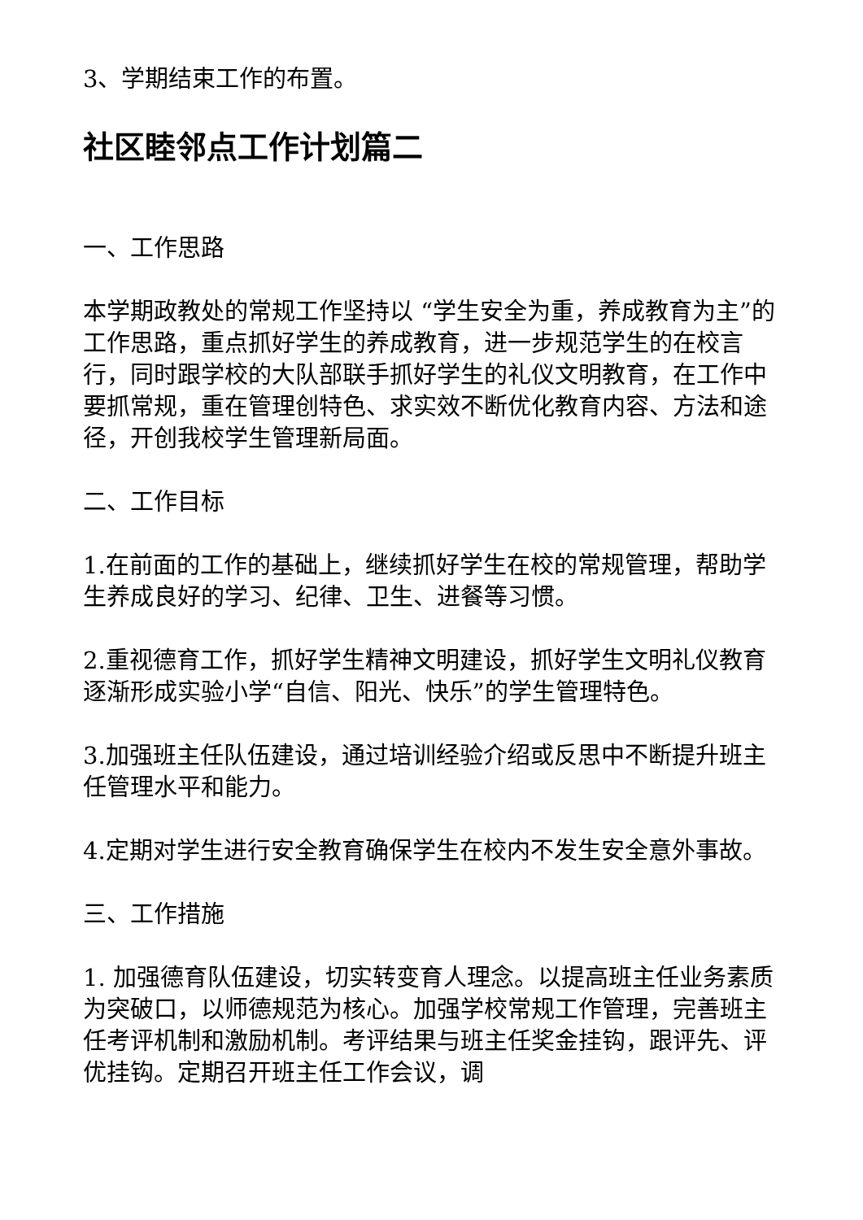3、学期结束工作的布置。
社区睦邻点工作计划篇二
一、工作思路
本学期政教处的常规工作坚持以 “学生安全为重，养成教育为主”的工作思路，重点抓好学生的养成教育，进一步规范学生的在校言行，同时跟学校的大队部联手抓好学生的礼仪文明教育，在工作中要抓常规，重在管理创特色、求实效不断优化教育内容、方法和途径，开创我校学生管理新局面。
二、工作目标
1.在前面的工作的基础上，继续抓好学生在校的常规管理，帮助学生养成良好的学习、纪律、卫生、进餐等习惯。
2.重视德育工作，抓好学生精神文明建设，抓好学生文明礼仪教育逐渐形成实验小学“自信、阳光、快乐”的学生管理特色。
3.加强班主任队伍建设，通过培训经验介绍或反思中不断提升班主任管理水平和能力。
4.定期对学生进行安全教育确保学生在校内不发生安全意外事故。
三、工作措施
1. 加强德育队伍建设，切实转变育人理念。以提高班主任业务素质为突破口，以师德规范为核心。加强学校常规工作管理，完善班主任考评机制和激励机制。考评结果与班主任奖金挂钩，跟评先、评优挂钩。定期召开班主任工作会议，调